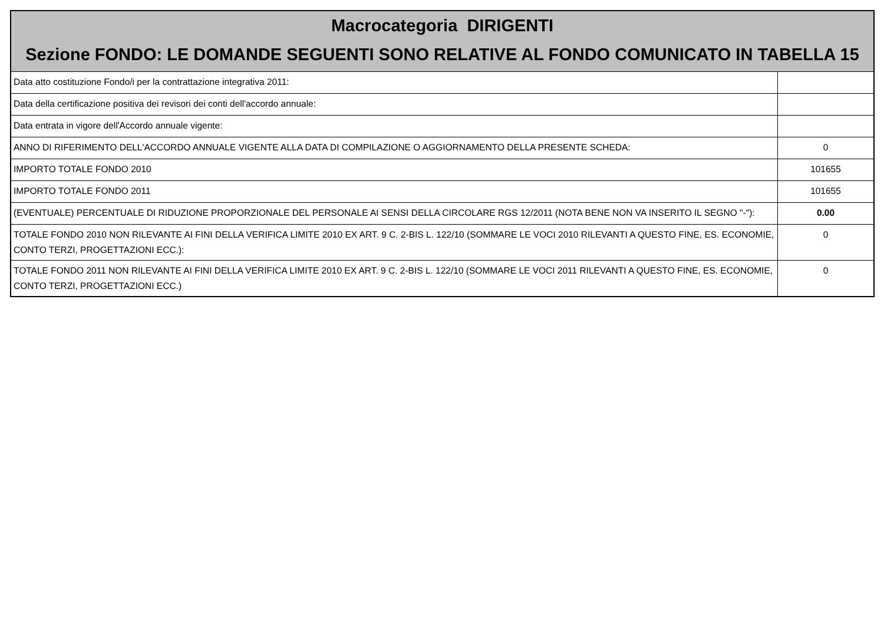| Macrocategoria DIRIGENTI Sezione FONDO: LE DOMANDE SEGUENTI SONO RELATIVE AL FONDO COMUNICATO IN TABELLA 15 | |
| --- | --- |
| Data atto costituzione Fondo/i per la contrattazione integrativa 2011: | |
| Data della certificazione positiva dei revisori dei conti dell'accordo annuale: | |
| Data entrata in vigore dell'Accordo annuale vigente: | |
| ANNO DI RIFERIMENTO DELL'ACCORDO ANNUALE VIGENTE ALLA DATA DI COMPILAZIONE O AGGIORNAMENTO DELLA PRESENTE SCHEDA: | 0 |
| IMPORTO TOTALE FONDO 2010 | 101655 |
| IMPORTO TOTALE FONDO 2011 | 101655 |
| (EVENTUALE) PERCENTUALE DI RIDUZIONE PROPORZIONALE DEL PERSONALE AI SENSI DELLA CIRCOLARE RGS 12/2011 (NOTA BENE NON VA INSERITO IL SEGNO "-"): | 0.00 |
| TOTALE FONDO 2010 NON RILEVANTE AI FINI DELLA VERIFICA LIMITE 2010 EX ART. 9 C. 2-BIS L. 122/10 (SOMMARE LE VOCI 2010 RILEVANTI A QUESTO FINE, ES. ECONOMIE, CONTO TERZI, PROGETTAZIONI ECC.): | 0 |
| TOTALE FONDO 2011 NON RILEVANTE AI FINI DELLA VERIFICA LIMITE 2010 EX ART. 9 C. 2-BIS L. 122/10 (SOMMARE LE VOCI 2011 RILEVANTI A QUESTO FINE, ES. ECONOMIE, CONTO TERZI, PROGETTAZIONI ECC.) | 0 |